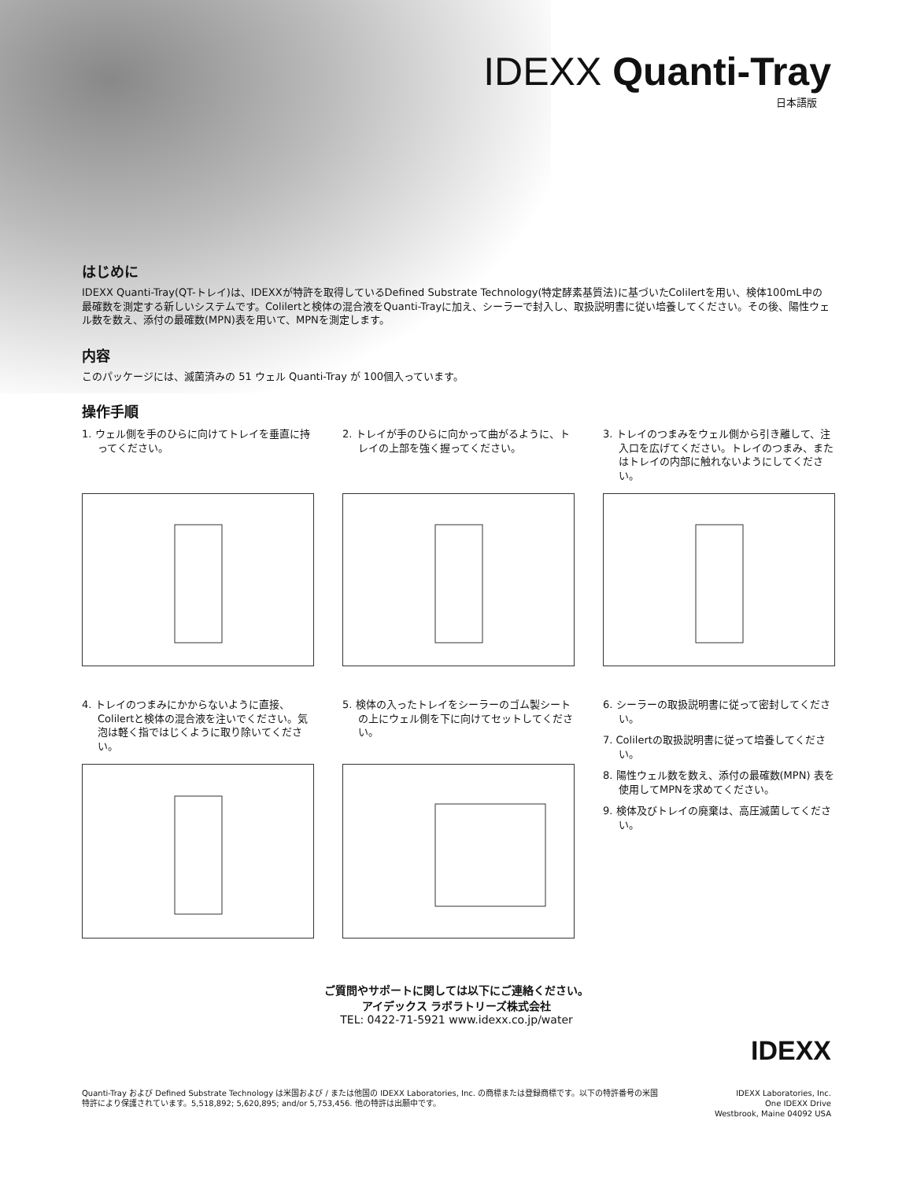IDEXX Quanti-Tray
日本語版
はじめに
IDEXX Quanti-Tray(QT-トレイ)は、IDEXXが特許を取得しているDefined Substrate Technology(特定酵素基質法)に基づいたColilertを用い、検体100mL中の最確数を測定する新しいシステムです。Colilertと検体の混合液をQuanti-Trayに加え、シーラーで封入し、取扱説明書に従い培養してください。その後、陽性ウェル数を数え、添付の最確数(MPN)表を用いて、MPNを測定します。
内容
このパッケージには、滅菌済みの 51 ウェル Quanti-Tray が 100個入っています。
操作手順
1. ウェル側を手のひらに向けてトレイを垂直に持ってください。
2. トレイが手のひらに向かって曲がるように、トレイの上部を強く握ってください。
3. トレイのつまみをウェル側から引き離して、注入口を広げてください。トレイのつまみ、またはトレイの内部に触れないようにしてください。
4. トレイのつまみにかからないように直接、Colilertと検体の混合液を注いでください。気泡は軽く指ではじくように取り除いてください。
5. 検体の入ったトレイをシーラーのゴム製シートの上にウェル側を下に向けてセットしてください。
6. シーラーの取扱説明書に従って密封してください。
7. Colilertの取扱説明書に従って培養してください。
8. 陽性ウェル数を数え、添付の最確数(MPN) 表を使用してMPNを求めてください。
9. 検体及びトレイの廃棄は、高圧滅菌してください。
ご質問やサポートに関しては以下にご連絡ください。
アイデックス ラボラトリーズ株式会社
TEL: 0422-71-5921 www.idexx.co.jp/water
IDEXX
Quanti-Tray および Defined Substrate Technology は米国および / または他国の IDEXX Laboratories, Inc. の商標または登録商標です。以下の特許番号の米国特許により保護されています。5,518,892; 5,620,895; and/or 5,753,456. 他の特許は出願中です。
IDEXX Laboratories, Inc.
One IDEXX Drive
Westbrook, Maine 04092 USA